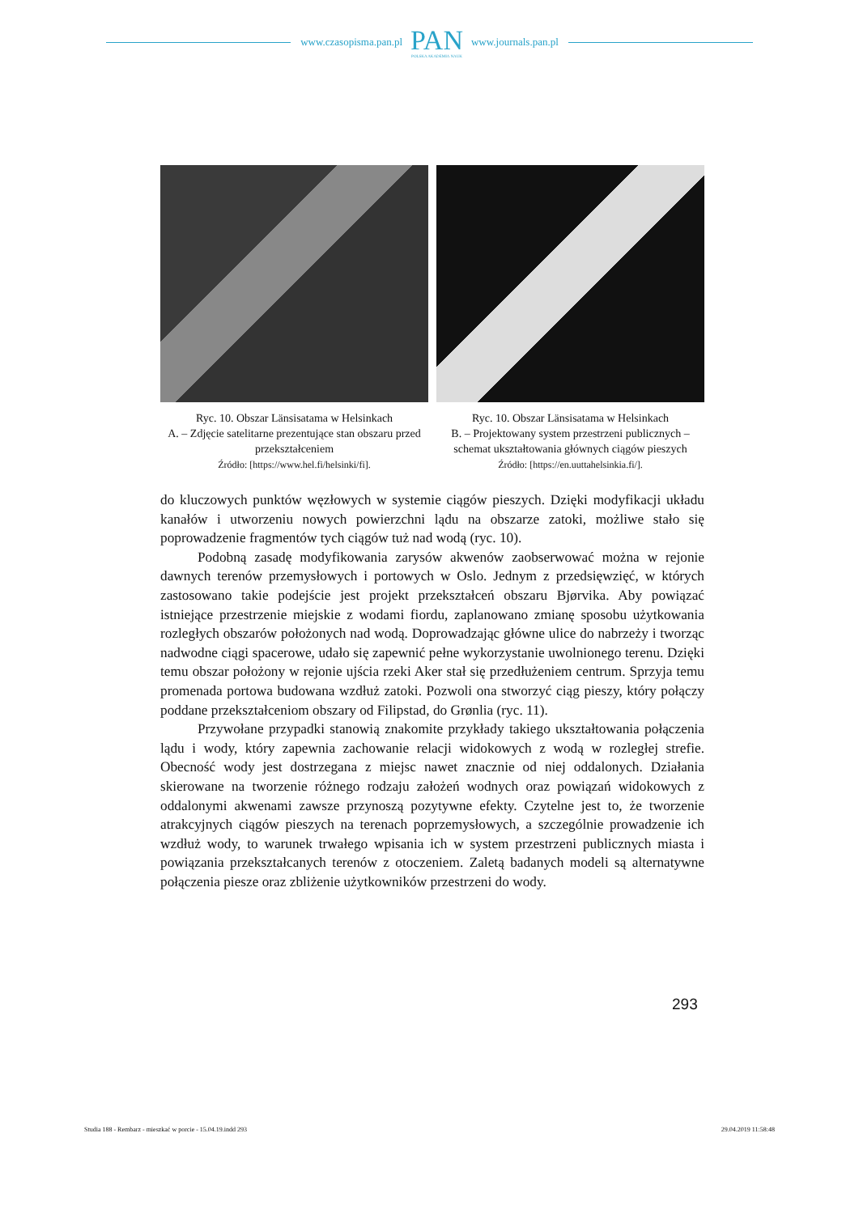www.czasopisma.pan.pl
PAN
POLSKA AKADEMIA NAUK
www.journals.pan.pl
Ryc. 10. Obszar Länsisatama w Helsinkach
A. – Zdjęcie satelitarne prezentujące stan obszaru przed przekształceniem
Źródło: [https://www.hel.fi/helsinki/fi].
Ryc. 10. Obszar Länsisatama w Helsinkach
B. – Projektowany system przestrzeni publicznych – schemat ukształtowania głównych ciągów pieszych
Źródło: [https://en.uuttahelsinkia.fi/].
do kluczowych punktów węzłowych w systemie ciągów pieszych. Dzięki modyfikacji układu kanałów i utworzeniu nowych powierzchni lądu na obszarze zatoki, możliwe stało się poprowadzenie fragmentów tych ciągów tuż nad wodą (ryc. 10).
Podobną zasadę modyfikowania zarysów akwenów zaobserwować można w rejonie dawnych terenów przemysłowych i portowych w Oslo. Jednym z przedsięwzięć, w których zastosowano takie podejście jest projekt przekształceń obszaru Bjørvika. Aby powiązać istniejące przestrzenie miejskie z wodami fiordu, zaplanowano zmianę sposobu użytkowania rozległych obszarów położonych nad wodą. Doprowadzając główne ulice do nabrzeży i tworząc nadwodne ciągi spacerowe, udało się zapewnić pełne wykorzystanie uwolnionego terenu. Dzięki temu obszar położony w rejonie ujścia rzeki Aker stał się przedłużeniem centrum. Sprzyja temu promenada portowa budowana wzdłuż zatoki. Pozwoli ona stworzyć ciąg pieszy, który połączy poddane przekształceniom obszary od Filipstad, do Grønlia (ryc. 11).
Przywołane przypadki stanowią znakomite przykłady takiego ukształtowania połączenia lądu i wody, który zapewnia zachowanie relacji widokowych z wodą w rozległej strefie. Obecność wody jest dostrzegana z miejsc nawet znacznie od niej oddalonych. Działania skierowane na tworzenie różnego rodzaju założeń wodnych oraz powiązań widokowych z oddalonymi akwenami zawsze przynoszą pozytywne efekty. Czytelne jest to, że tworzenie atrakcyjnych ciągów pieszych na terenach poprzemysłowych, a szczególnie prowadzenie ich wzdłuż wody, to warunek trwałego wpisania ich w system przestrzeni publicznych miasta i powiązania przekształcanych terenów z otoczeniem. Zaletą badanych modeli są alternatywne połączenia piesze oraz zbliżenie użytkowników przestrzeni do wody.
293
Studia 188 - Rembarz - mieszkać w porcie - 15.04.19.indd 293 29.04.2019 11:58:48